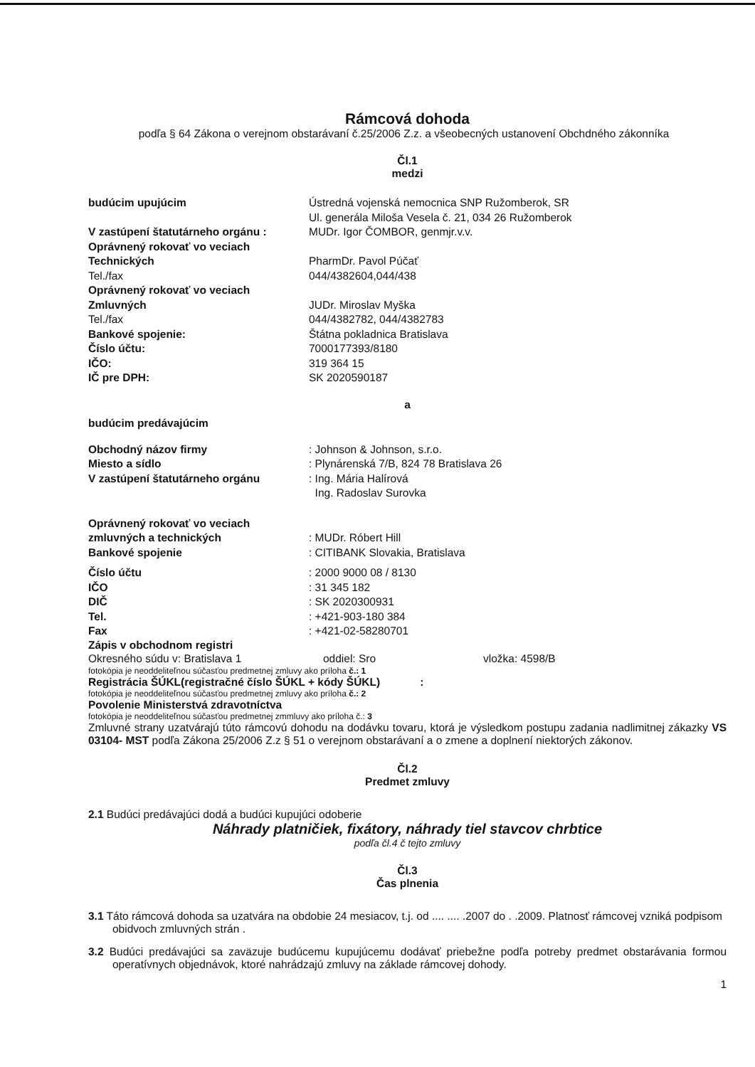Rámcová dohoda
podľa § 64 Zákona o verejnom obstarávaní č.25/2006 Z.z. a všeobecných ustanovení Obchdného zákonníka
Čl.1
medzi
budúcim upujúcim Ústredná vojenská nemocnica SNP Ružomberok, SR
Ul. generála Miloša Vesela č. 21, 034 26 Ružomberok
V zastúpení štatutárneho orgánu : MUDr. Igor ČOMBOR, genmjr.v.v.
Oprávnený rokovať vo veciach
Technických
PharmDr. Pavol Púčať
Tel./fax 044/4382604,044/438
Oprávnený rokovať vo veciach
Zmluvných
JUDr. Miroslav Myška
Tel./fax 044/4382782, 044/4382783
Bankové spojenie: Štátna pokladnica Bratislava
Číslo účtu: 7000177393/8180
IČO: 319 364 15
IČ pre DPH: SK 2020590187
a
budúcim predávajúcim
Obchodný názov firmy : Johnson & Johnson, s.r.o.
Miesto a sídlo : Plynárenská 7/B, 824 78 Bratislava 26
V zastúpení štatutárneho orgánu : Ing. Mária Halírová
Ing. Radoslav Surovka
Oprávnený rokovať vo veciach
zmluvných a technických
: MUDr. Róbert Hill
Bankové spojenie : CITIBANK Slovakia, Bratislava
Číslo účtu : 2000 9000 08 / 8130
IČO : 31 345 182
DIČ : SK 2020300931
Tel. : +421-903-180 384
Fax : +421-02-58280701
Zápis v obchodnom registri
Okresného súdu v: Bratislava 1 oddiel: Sro vložka: 4598/B
fotokópia je neoddeliteľnou súčasťou predmetnej zmluvy ako príloha č.: 1
Registrácia ŠÚKL(registračné číslo ŠÚKL + kódy ŠÚKL) :
fotokópia je neoddeliteľnou súčasťou predmetnej zmluvy ako príloha č.: 2
Povolenie Ministerstvá zdravotníctva
fotokópia je neoddeliteľnou súčasťou predmetnej zmmluvy ako príloha č.: 3
Zmluvné strany uzatvárajú túto rámcovú dohodu na dodávku tovaru, ktorá je výsledkom postupu zadania nadlimitnej zákazky VS 03104- MST podľa Zákona 25/2006 Z.z § 51 o verejnom obstarávaní a o zmene a doplnení niektorých zákonov.
Čl.2
Predmet zmluvy
2.1 Budúci predávajúci dodá a budúci kupujúci odoberie
Náhrady platničiek, fixátory, náhrady tiel stavcov chrbtice
podľa čl.4 č tejto zmluvy
Čl.3
Čas plnenia
3.1 Táto rámcová dohoda sa uzatvára na obdobie 24 mesiacov, t.j. od .... .... .2007 do . .2009. Platnosť rámcovej vzniká podpisom obidvoch zmluvných strán .
3.2 Budúci predávajúci sa zaväzuje budúcemu kupujúcemu dodávať priebežne podľa potreby predmet obstarávania formou operatívnych objednávok, ktoré nahrádzajú zmluvy na základe rámcovej dohody.
1